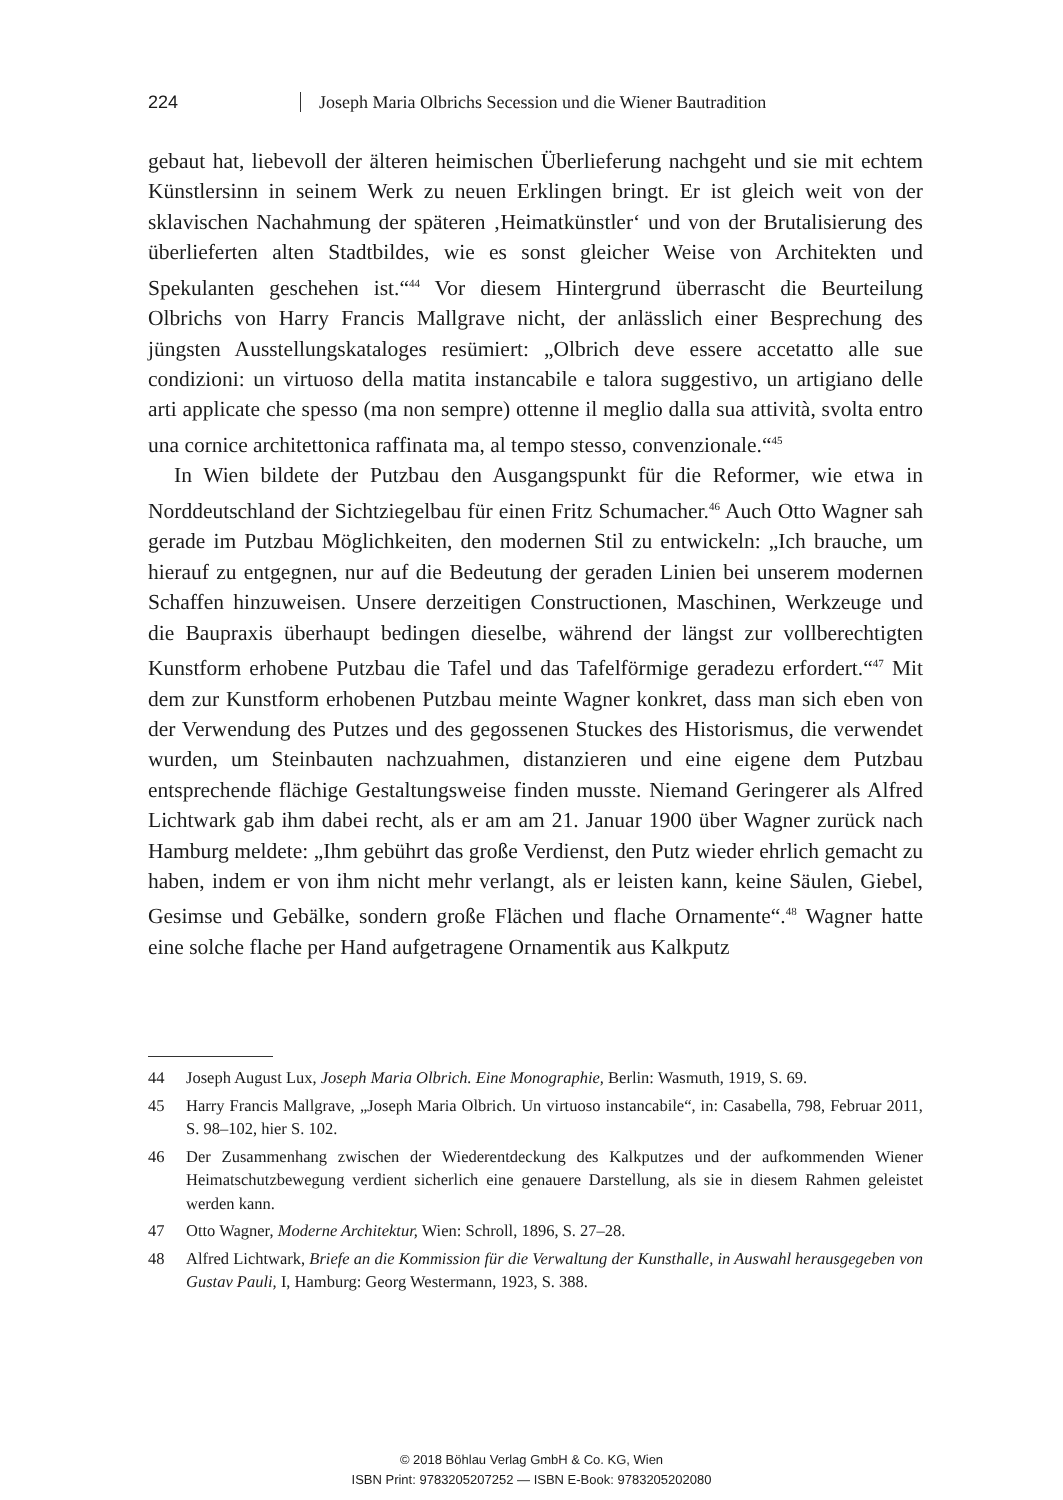224 Joseph Maria Olbrichs Secession und die Wiener Bautradition
gebaut hat, liebevoll der älteren heimischen Überlieferung nachgeht und sie mit echtem Künstlersinn in seinem Werk zu neuen Erklingen bringt. Er ist gleich weit von der sklavischen Nachahmung der späteren ‚Heimatkünstler‘ und von der Brutalisierung des überlieferten alten Stadtbildes, wie es sonst gleicher Weise von Architekten und Spekulanten geschehen ist.“<sup>44</sup> Vor diesem Hintergrund überrascht die Beurteilung Olbrichs von Harry Francis Mallgrave nicht, der anlässlich einer Besprechung des jüngsten Ausstellungskataloges resümiert: „Olbrich deve essere accetatto alle sue condizioni: un virtuoso della matita instancabile e talora suggestivo, un artigiano delle arti applicate che spesso (ma non sempre) ottenne il meglio dalla sua attività, svolta entro una cornice architettonica raffinata ma, al tempo stesso, convenzionale.“<sup>45</sup>
In Wien bildete der Putzbau den Ausgangspunkt für die Reformer, wie etwa in Norddeutschland der Sichtziegelbau für einen Fritz Schumacher.<sup>46</sup> Auch Otto Wagner sah gerade im Putzbau Möglichkeiten, den modernen Stil zu entwickeln: „Ich brauche, um hierauf zu entgegnen, nur auf die Bedeutung der geraden Linien bei unserem modernen Schaffen hinzuweisen. Unsere derzeitigen Constructionen, Maschinen, Werkzeuge und die Baupraxis überhaupt bedingen dieselbe, während der längst zur vollberechtigten Kunstform erhobene Putzbau die Tafel und das Tafelförmige geradezu erfordert.“<sup>47</sup> Mit dem zur Kunstform erhobenen Putzbau meinte Wagner konkret, dass man sich eben von der Verwendung des Putzes und des gegossenen Stuckes des Historismus, die verwendet wurden, um Steinbauten nachzuahmen, distanzieren und eine eigene dem Putzbau entsprechende flächige Gestaltungsweise finden musste. Niemand Geringerer als Alfred Lichtwark gab ihm dabei recht, als er am am 21. Januar 1900 über Wagner zurück nach Hamburg meldete: „Ihm gebührt das große Verdienst, den Putz wieder ehrlich gemacht zu haben, indem er von ihm nicht mehr verlangt, als er leisten kann, keine Säulen, Giebel, Gesimse und Gebälke, sondern große Flächen und flache Ornamente“.<sup>48</sup> Wagner hatte eine solche flache per Hand aufgetragene Ornamentik aus Kalkputz
44 Joseph August Lux, Joseph Maria Olbrich. Eine Monographie, Berlin: Wasmuth, 1919, S. 69.
45 Harry Francis Mallgrave, „Joseph Maria Olbrich. Un virtuoso instancabile“, in: Casabella, 798, Februar 2011, S. 98–102, hier S. 102.
46 Der Zusammenhang zwischen der Wiederentdeckung des Kalkputzes und der aufkommenden Wiener Heimatschutzbewegung verdient sicherlich eine genauere Darstellung, als sie in diesem Rahmen geleistet werden kann.
47 Otto Wagner, Moderne Architektur, Wien: Schroll, 1896, S. 27–28.
48 Alfred Lichtwark, Briefe an die Kommission für die Verwaltung der Kunsthalle, in Auswahl herausgegeben von Gustav Pauli, I, Hamburg: Georg Westermann, 1923, S. 388.
© 2018 Böhlau Verlag GmbH & Co. KG, Wien
ISBN Print: 9783205207252 — ISBN E-Book: 9783205202080